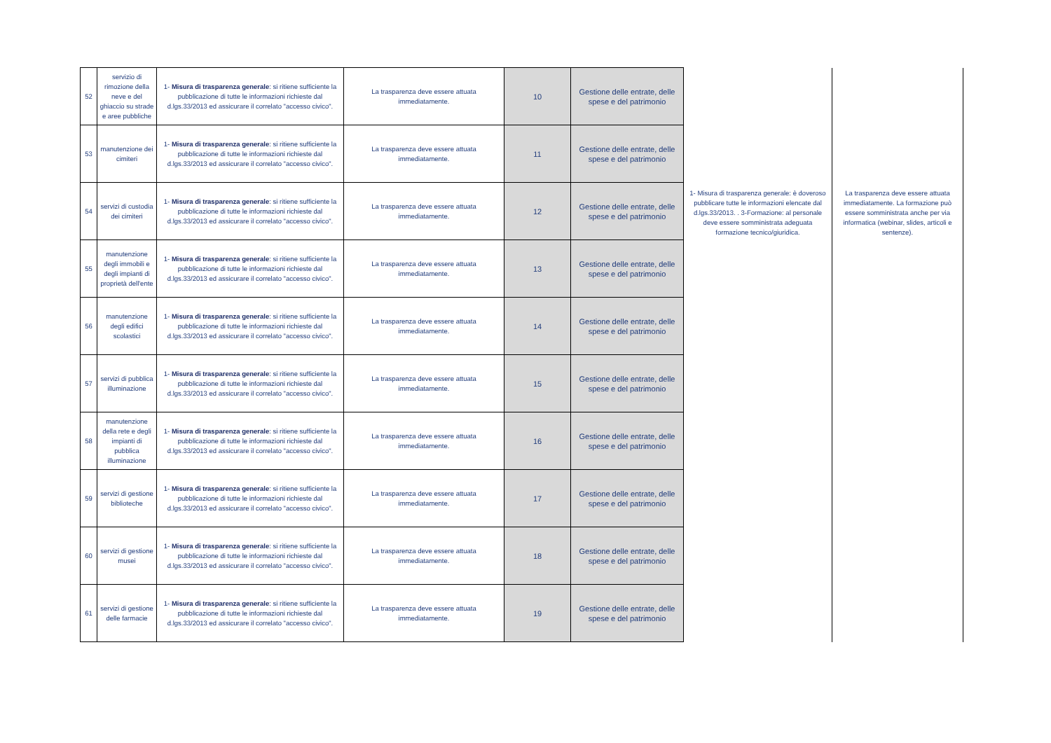| 52 | servizio di rimozione della neve e del ghiaccio su strade e aree pubbliche | 1- Misura di trasparenza generale : si ritiene sufficiente la pubblicazione di tutte le informazioni richieste dal d.lgs.33/2013 ed assicurare il correlato "accesso civico". | La trasparenza deve essere attuata immediatamente. | 10 | Gestione delle entrate, delle spese e del patrimonio | 1- Misura di trasparenza generale: è doveroso pubblicare tutte le informazioni elencate dal d.lgs.33/2013. . 3-Formazione: al personale deve essere somministrata adeguata formazione tecnico/giuridica. | La trasparenza deve essere attuata immediatamente. La formazione può essere somministrata anche per via informatica (webinar, slides, articoli e sentenze). |
| 53 | manutenzione dei cimiteri | 1- Misura di trasparenza generale : si ritiene sufficiente la pubblicazione di tutte le informazioni richieste dal d.lgs.33/2013 ed assicurare il correlato "accesso civico". | La trasparenza deve essere attuata immediatamente. | 11 | Gestione delle entrate, delle spese e del patrimonio | | |
| 54 | servizi di custodia dei cimiteri | 1- Misura di trasparenza generale : si ritiene sufficiente la pubblicazione di tutte le informazioni richieste dal d.lgs.33/2013 ed assicurare il correlato "accesso civico". | La trasparenza deve essere attuata immediatamente. | 12 | Gestione delle entrate, delle spese e del patrimonio | | |
| 55 | manutenzione degli immobili e degli impianti di proprietà dell'ente | 1- Misura di trasparenza generale : si ritiene sufficiente la pubblicazione di tutte le informazioni richieste dal d.lgs.33/2013 ed assicurare il correlato "accesso civico". | La trasparenza deve essere attuata immediatamente. | 13 | Gestione delle entrate, delle spese e del patrimonio | | |
| 56 | manutenzione degli edifici scolastici | 1- Misura di trasparenza generale : si ritiene sufficiente la pubblicazione di tutte le informazioni richieste dal d.lgs.33/2013 ed assicurare il correlato "accesso civico". | La trasparenza deve essere attuata immediatamente. | 14 | Gestione delle entrate, delle spese e del patrimonio | | |
| 57 | servizi di pubblica illuminazione | 1- Misura di trasparenza generale : si ritiene sufficiente la pubblicazione di tutte le informazioni richieste dal d.lgs.33/2013 ed assicurare il correlato "accesso civico". | La trasparenza deve essere attuata immediatamente. | 15 | Gestione delle entrate, delle spese e del patrimonio | | |
| 58 | manutenzione della rete e degli impianti di pubblica illuminazione | 1- Misura di trasparenza generale : si ritiene sufficiente la pubblicazione di tutte le informazioni richieste dal d.lgs.33/2013 ed assicurare il correlato "accesso civico". | La trasparenza deve essere attuata immediatamente. | 16 | Gestione delle entrate, delle spese e del patrimonio | | |
| 59 | servizi di gestione biblioteche | 1- Misura di trasparenza generale : si ritiene sufficiente la pubblicazione di tutte le informazioni richieste dal d.lgs.33/2013 ed assicurare il correlato "accesso civico". | La trasparenza deve essere attuata immediatamente. | 17 | Gestione delle entrate, delle spese e del patrimonio | | |
| 60 | servizi di gestione musei | 1- Misura di trasparenza generale : si ritiene sufficiente la pubblicazione di tutte le informazioni richieste dal d.lgs.33/2013 ed assicurare il correlato "accesso civico". | La trasparenza deve essere attuata immediatamente. | 18 | Gestione delle entrate, delle spese e del patrimonio | | |
| 61 | servizi di gestione delle farmacie | 1- Misura di trasparenza generale : si ritiene sufficiente la pubblicazione di tutte le informazioni richieste dal d.lgs.33/2013 ed assicurare il correlato "accesso civico". | La trasparenza deve essere attuata immediatamente. | 19 | Gestione delle entrate, delle spese e del patrimonio | | |